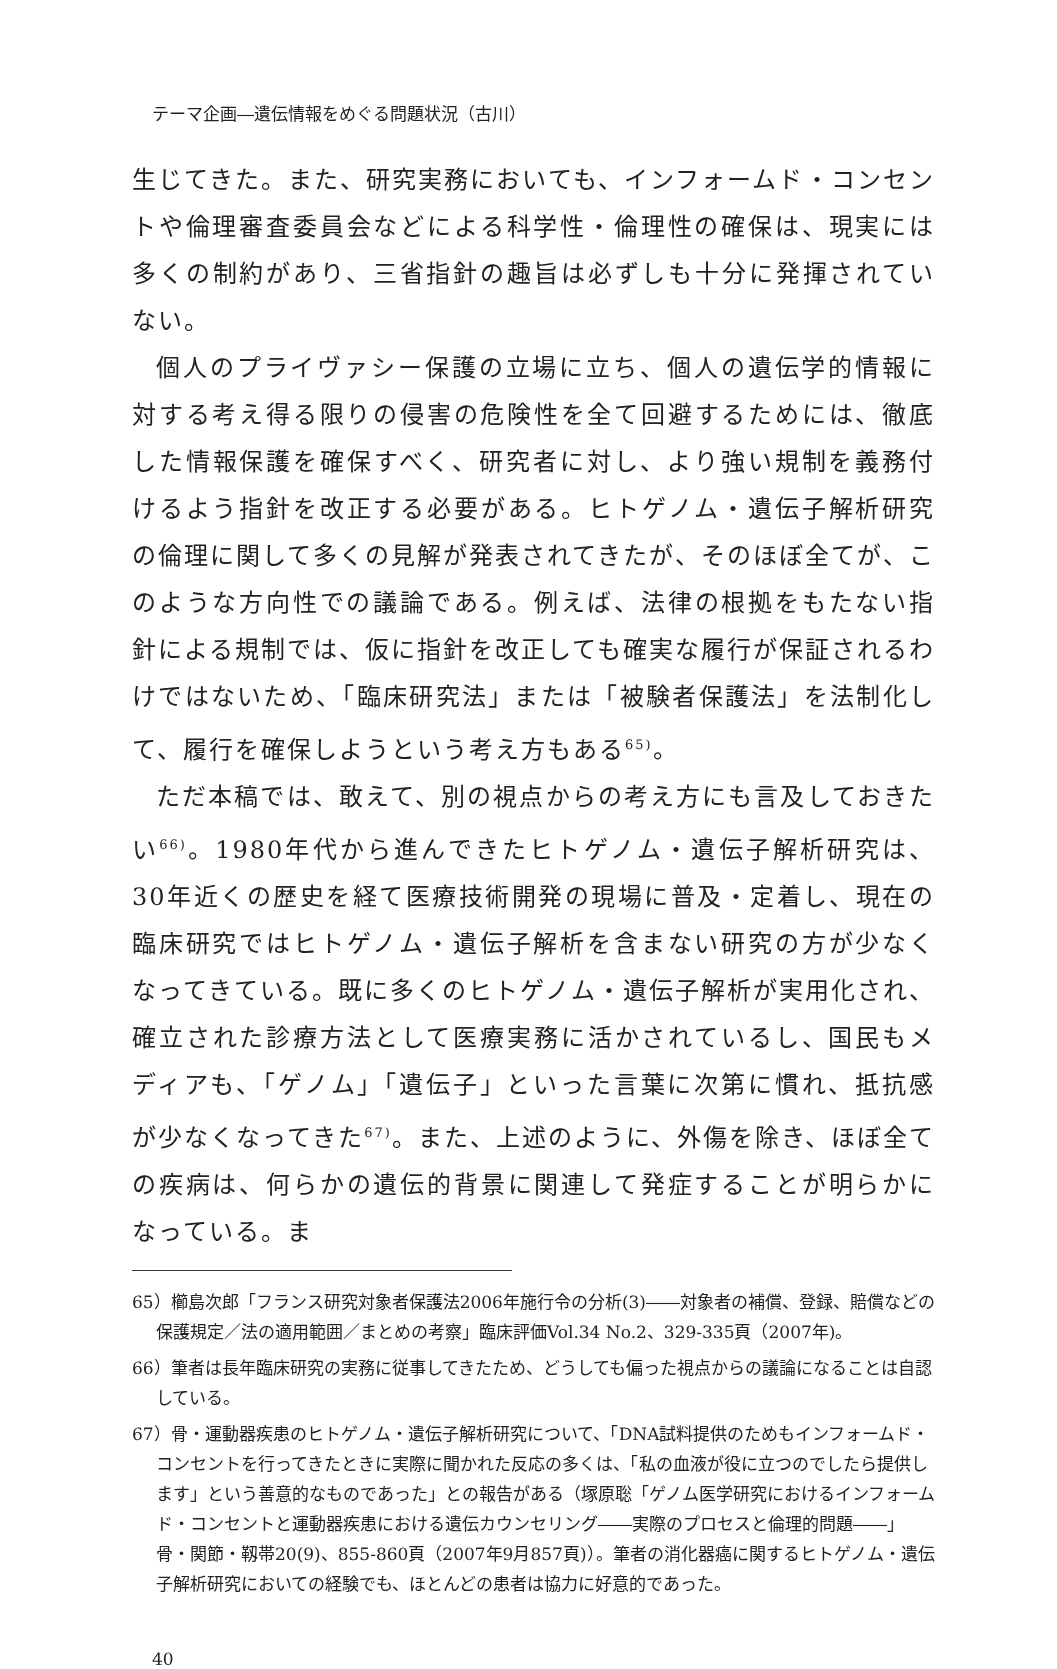テーマ企画―遺伝情報をめぐる問題状況（古川）
生じてきた。また、研究実務においても、インフォームド・コンセントや倫理審査委員会などによる科学性・倫理性の確保は、現実には多くの制約があり、三省指針の趣旨は必ずしも十分に発揮されていない。
個人のプライヴァシー保護の立場に立ち、個人の遺伝学的情報に対する考え得る限りの侵害の危険性を全て回避するためには、徹底した情報保護を確保すべく、研究者に対し、より強い規制を義務付けるよう指針を改正する必要がある。ヒトゲノム・遺伝子解析研究の倫理に関して多くの見解が発表されてきたが、そのほぼ全てが、このような方向性での議論である。例えば、法律の根拠をもたない指針による規制では、仮に指針を改正しても確実な履行が保証されるわけではないため、「臨床研究法」または「被験者保護法」を法制化して、履行を確保しようという考え方もある<sup>65)</sup>。
ただ本稿では、敢えて、別の視点からの考え方にも言及しておきたい<sup>66)</sup>。1980年代から進んできたヒトゲノム・遺伝子解析研究は、30年近くの歴史を経て医療技術開発の現場に普及・定着し、現在の臨床研究ではヒトゲノム・遺伝子解析を含まない研究の方が少なくなってきている。既に多くのヒトゲノム・遺伝子解析が実用化され、確立された診療方法として医療実務に活かされているし、国民もメディアも、「ゲノム」「遺伝子」といった言葉に次第に慣れ、抵抗感が少なくなってきた<sup>67)</sup>。また、上述のように、外傷を除き、ほぼ全ての疾病は、何らかの遺伝的背景に関連して発症することが明らかになっている。ま
65）櫛島次郎「フランス研究対象者保護法2006年施行令の分析(3)――対象者の補償、登録、賠償などの保護規定／法の適用範囲／まとめの考察」臨床評価Vol.34 No.2、329-335頁（2007年)。
66）筆者は長年臨床研究の実務に従事してきたため、どうしても偏った視点からの議論になることは自認している。
67）骨・運動器疾患のヒトゲノム・遺伝子解析研究について、「DNA試料提供のためもインフォームド・コンセントを行ってきたときに実際に聞かれた反応の多くは、「私の血液が役に立つのでしたら提供します」という善意的なものであった」との報告がある（塚原聡「ゲノム医学研究におけるインフォームド・コンセントと運動器疾患における遺伝カウンセリング――実際のプロセスと倫理的問題――」骨・関節・靱帯20(9)、855-860頁（2007年9月857頁)）。筆者の消化器癌に関するヒトゲノム・遺伝子解析研究においての経験でも、ほとんどの患者は協力に好意的であった。
40